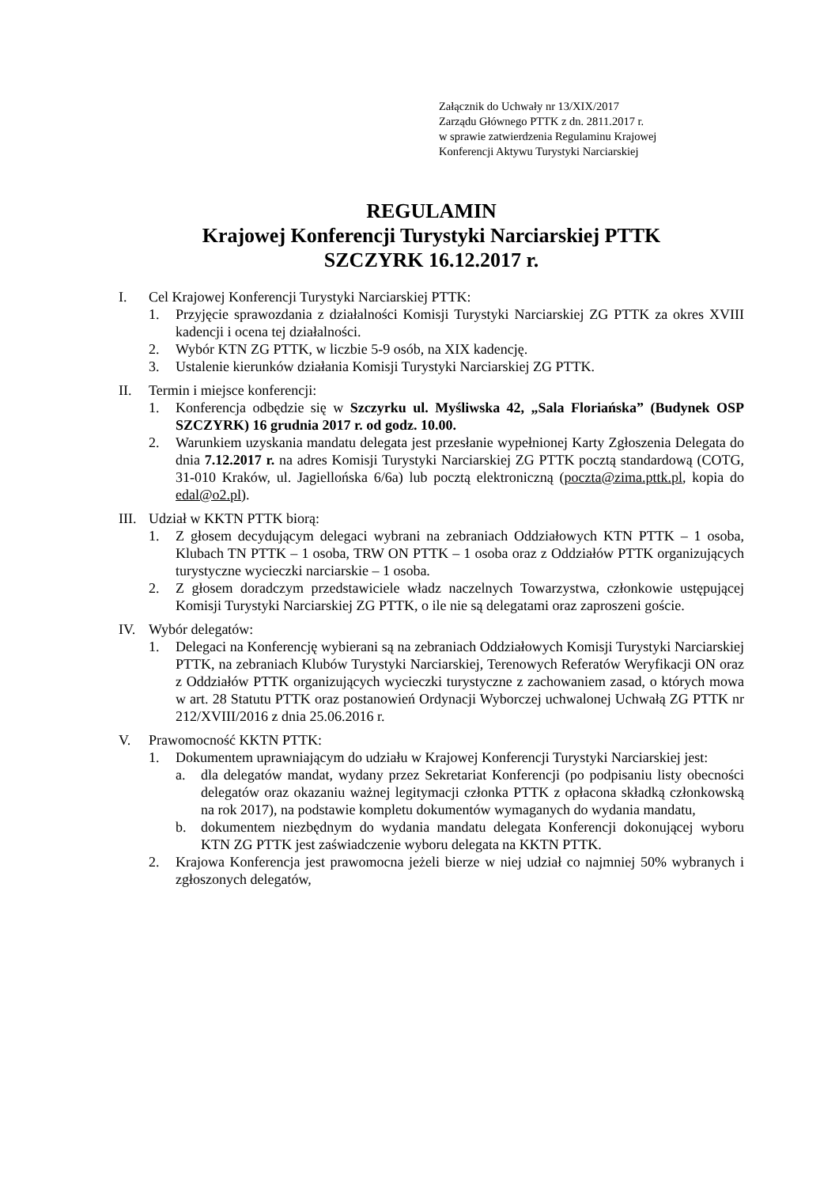Załącznik do Uchwały nr 13/XIX/2017
Zarządu Głównego PTTK z dn. 2811.2017 r.
w sprawie zatwierdzenia Regulaminu Krajowej
Konferencji Aktywu Turystyki Narciarskiej
REGULAMIN
Krajowej Konferencji Turystyki Narciarskiej PTTK
SZCZYRK 16.12.2017 r.
I. Cel Krajowej Konferencji Turystyki Narciarskiej PTTK:
1. Przyjęcie sprawozdania z działalności Komisji Turystyki Narciarskiej ZG PTTK za okres XVIII kadencji i ocena tej działalności.
2. Wybór KTN ZG PTTK, w liczbie 5-9 osób, na XIX kadencję.
3. Ustalenie kierunków działania Komisji Turystyki Narciarskiej ZG PTTK.
II. Termin i miejsce konferencji:
1. Konferencja odbędzie się w Szczyrku ul. Myśliwska 42, „Sala Floriańska” (Budynek OSP SZCZYRK) 16 grudnia 2017 r. od godz. 10.00.
2. Warunkiem uzyskania mandatu delegata jest przesłanie wypełnionej Karty Zgłoszenia Delegata do dnia 7.12.2017 r. na adres Komisji Turystyki Narciarskiej ZG PTTK pocztą standardową (COTG, 31-010 Kraków, ul. Jagiellońska 6/6a) lub pocztą elektroniczną (poczta@zima.pttk.pl, kopia do edal@o2.pl).
III. Udział w KKTN PTTK biorą:
1. Z głosem decydującym delegaci wybrani na zebraniach Oddziałowych KTN PTTK – 1 osoba, Klubach TN PTTK – 1 osoba, TRW ON PTTK – 1 osoba oraz z Oddziałów PTTK organizujących turystyczne wycieczki narciarskie – 1 osoba.
2. Z głosem doradczym przedstawiciele władz naczelnych Towarzystwa, członkowie ustępującej Komisji Turystyki Narciarskiej ZG PTTK, o ile nie są delegatami oraz zaproszeni goście.
IV. Wybór delegatów:
1. Delegaci na Konferencję wybierani są na zebraniach Oddziałowych Komisji Turystyki Narciarskiej PTTK, na zebraniach Klubów Turystyki Narciarskiej, Terenowych Referatów Weryfikacji ON oraz z Oddziałów PTTK organizujących wycieczki turystyczne z zachowaniem zasad, o których mowa w art. 28 Statutu PTTK oraz postanowień Ordynacji Wyborczej uchwalonej Uchwałą ZG PTTK nr 212/XVIII/2016 z dnia 25.06.2016 r.
V. Prawomocność KKTN PTTK:
1. Dokumentem uprawniającym do udziału w Krajowej Konferencji Turystyki Narciarskiej jest:
a. dla delegatów mandat, wydany przez Sekretariat Konferencji (po podpisaniu listy obecności delegatów oraz okazaniu ważnej legitymacji członka PTTK z opłacona składką członkowską na rok 2017), na podstawie kompletu dokumentów wymaganych do wydania mandatu,
b. dokumentem niezbędnym do wydania mandatu delegata Konferencji dokonującej wyboru KTN ZG PTTK jest zaświadczenie wyboru delegata na KKTN PTTK.
2. Krajowa Konferencja jest prawomocna jeżeli bierze w niej udział co najmniej 50% wybranych i zgłoszonych delegatów,